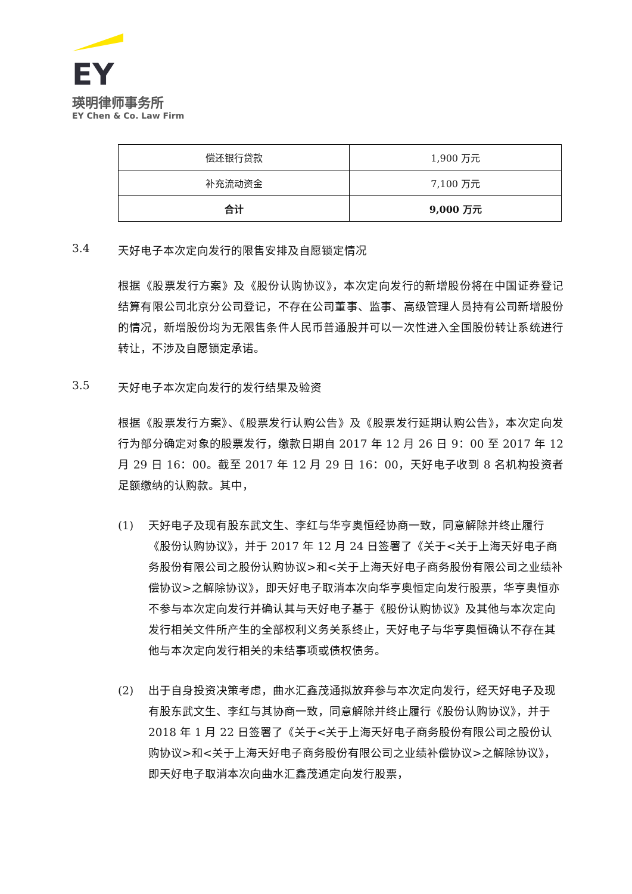EY
瑛明律师事务所
EY Chen & Co. Law Firm
| 偿还银行贷款 | 1,900 万元 |
| 补充流动资金 | 7,100 万元 |
| 合计 | 9,000 万元 |
3.4 天好电子本次定向发行的限售安排及自愿锁定情况
根据《股票发行方案》及《股份认购协议》，本次定向发行的新增股份将在中国证券登记结算有限公司北京分公司登记，不存在公司董事、监事、高级管理人员持有公司新增股份的情况，新增股份均为无限售条件人民币普通股并可以一次性进入全国股份转让系统进行转让，不涉及自愿锁定承诺。
3.5 天好电子本次定向发行的发行结果及验资
根据《股票发行方案》、《股票发行认购公告》及《股票发行延期认购公告》，本次定向发行为部分确定对象的股票发行，缴款日期自 2017 年 12 月 26 日 9：00 至 2017 年 12 月 29 日 16：00。截至 2017 年 12 月 29 日 16：00，天好电子收到 8 名机构投资者足额缴纳的认购款。其中，
(1) 天好电子及现有股东武文生、李红与华亨奥恒经协商一致，同意解除并终止履行《股份认购协议》，并于 2017 年 12 月 24 日签署了《关于<关于上海天好电子商务股份有限公司之股份认购协议>和<关于上海天好电子商务股份有限公司之业绩补偿协议>之解除协议》，即天好电子取消本次向华亨奥恒定向发行股票，华亨奥恒亦不参与本次定向发行并确认其与天好电子基于《股份认购协议》及其他与本次定向发行相关文件所产生的全部权利义务关系终止，天好电子与华亨奥恒确认不存在其他与本次定向发行相关的未结事项或债权债务。
(2) 出于自身投资决策考虑，曲水汇鑫茂通拟放弃参与本次定向发行，经天好电子及现有股东武文生、李红与其协商一致，同意解除并终止履行《股份认购协议》，并于 2018 年 1 月 22 日签署了《关于<关于上海天好电子商务股份有限公司之股份认购协议>和<关于上海天好电子商务股份有限公司之业绩补偿协议>之解除协议》，即天好电子取消本次向曲水汇鑫茂通定向发行股票，